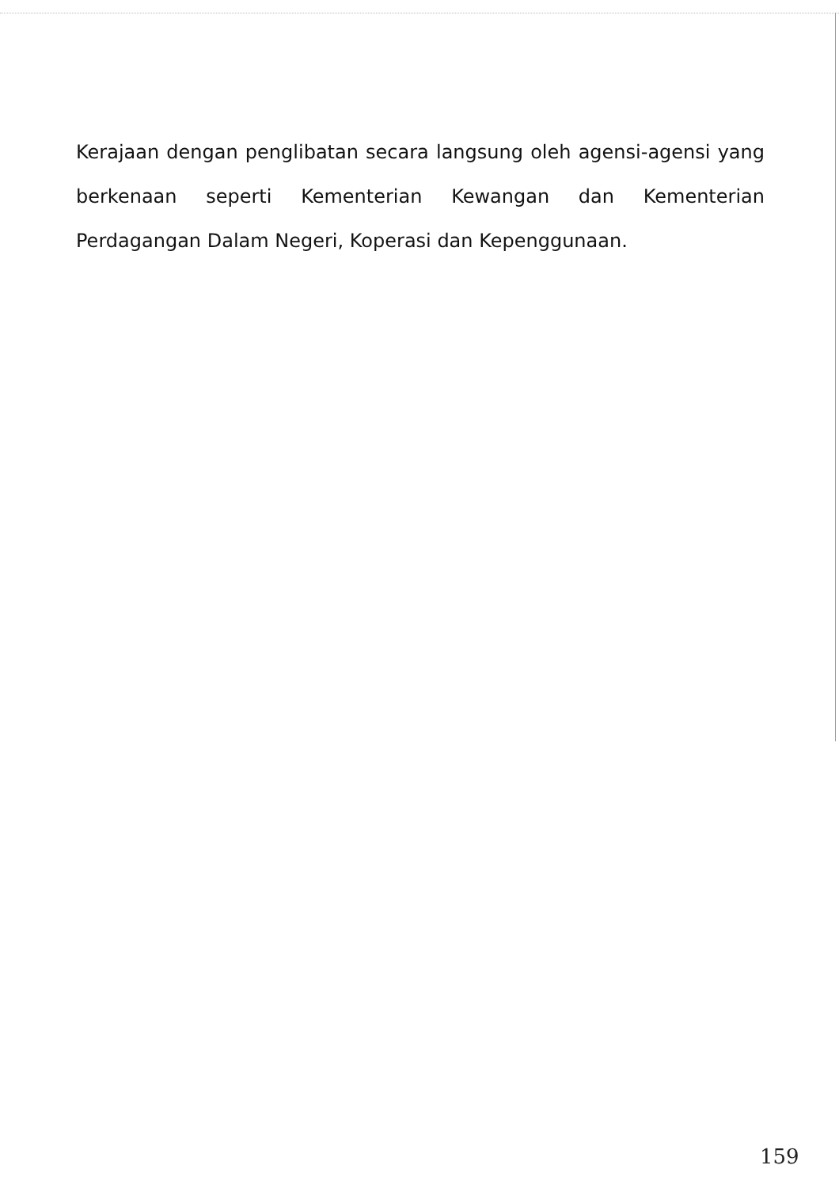Kerajaan dengan penglibatan secara langsung oleh agensi-agensi yang berkenaan seperti Kementerian Kewangan dan Kementerian Perdagangan Dalam Negeri, Koperasi dan Kepenggunaan.
159